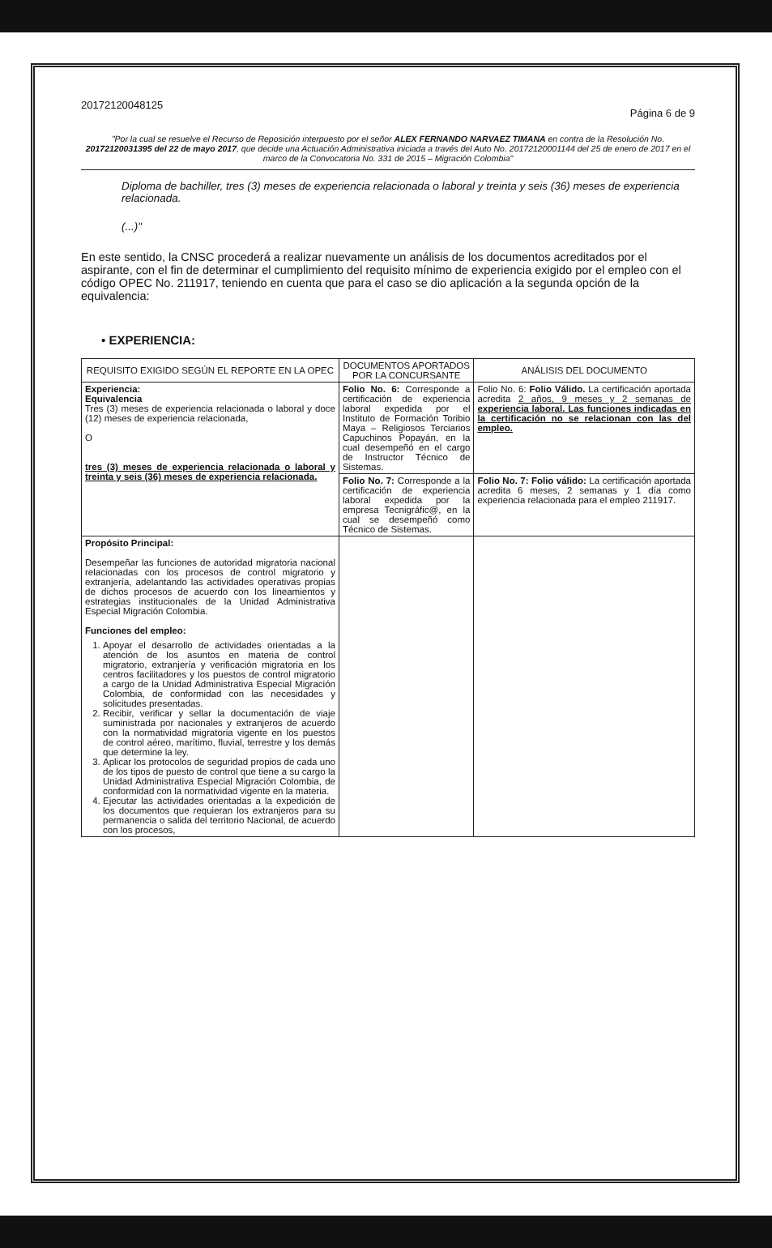20172120048125 Página 6 de 9
"Por la cual se resuelve el Recurso de Reposición interpuesto por el señor ALEX FERNANDO NARVAEZ TIMANA en contra de la Resolución No. 20172120031395 del 22 de mayo 2017, que decide una Actuación Administrativa iniciada a través del Auto No. 20172120001144 del 25 de enero de 2017 en el marco de la Convocatoria No. 331 de 2015 – Migración Colombia"
Diploma de bachiller, tres (3) meses de experiencia relacionada o laboral y treinta y seis (36) meses de experiencia relacionada.
(...)"
En este sentido, la CNSC procederá a realizar nuevamente un análisis de los documentos acreditados por el aspirante, con el fin de determinar el cumplimiento del requisito mínimo de experiencia exigido por el empleo con el código OPEC No. 211917, teniendo en cuenta que para el caso se dio aplicación a la segunda opción de la equivalencia:
• EXPERIENCIA:
| REQUISITO EXIGIDO SEGÚN EL REPORTE EN LA OPEC | DOCUMENTOS APORTADOS POR LA CONCURSANTE | ANÁLISIS DEL DOCUMENTO |
| --- | --- | --- |
| Experiencia: Equivalencia Tres (3) meses de experiencia relacionada o laboral y doce (12) meses de experiencia relacionada, O tres (3) meses de experiencia relacionada o laboral y treinta y seis (36) meses de experiencia relacionada. | Folio No. 6: Corresponde a certificación de experiencia laboral expedida por el Instituto de Formación Toribio Maya – Religiosos Terciarios Capuchinos Popayán, en la cual desempeñó en el cargo de Instructor Técnico de Sistemas. | Folio No. 6: Folio Válido. La certificación aportada acredita 2 años, 9 meses y 2 semanas de experiencia laboral. Las funciones indicadas en la certificación no se relacionan con las del empleo. |
| | Folio No. 7: Corresponde a la certificación de experiencia laboral expedida por la empresa Tecnigráfic@, en la cual se desempeñó como Técnico de Sistemas. | Folio No. 7: Folio válido: La certificación aportada acredita 6 meses, 2 semanas y 1 día como experiencia relacionada para el empleo 211917. |
| Propósito Principal: Desempeñar las funciones de autoridad migratoria nacional relacionadas con los procesos de control migratorio y extranjería, adelantando las actividades operativas propias de dichos procesos de acuerdo con los lineamientos y estrategias institucionales de la Unidad Administrativa Especial Migración Colombia. Funciones del empleo: 1. Apoyar el desarrollo de actividades orientadas a la atención de los asuntos en materia de control migratorio, extranjería y verificación migratoria en los centros facilitadores y los puestos de control migratorio a cargo de la Unidad Administrativa Especial Migración Colombia, de conformidad con las necesidades y solicitudes presentadas. 2. Recibir, verificar y sellar la documentación de viaje suministrada por nacionales y extranjeros de acuerdo con la normatividad migratoria vigente en los puestos de control aéreo, marítimo, fluvial, terrestre y los demás que determine la ley. 3. Aplicar los protocolos de seguridad propios de cada uno de los tipos de puesto de control que tiene a su cargo la Unidad Administrativa Especial Migración Colombia, de conformidad con la normatividad vigente en la materia. 4. Ejecutar las actividades orientadas a la expedición de los documentos que requieran los extranjeros para su permanencia o salida del territorio Nacional, de acuerdo con los procesos, | | |